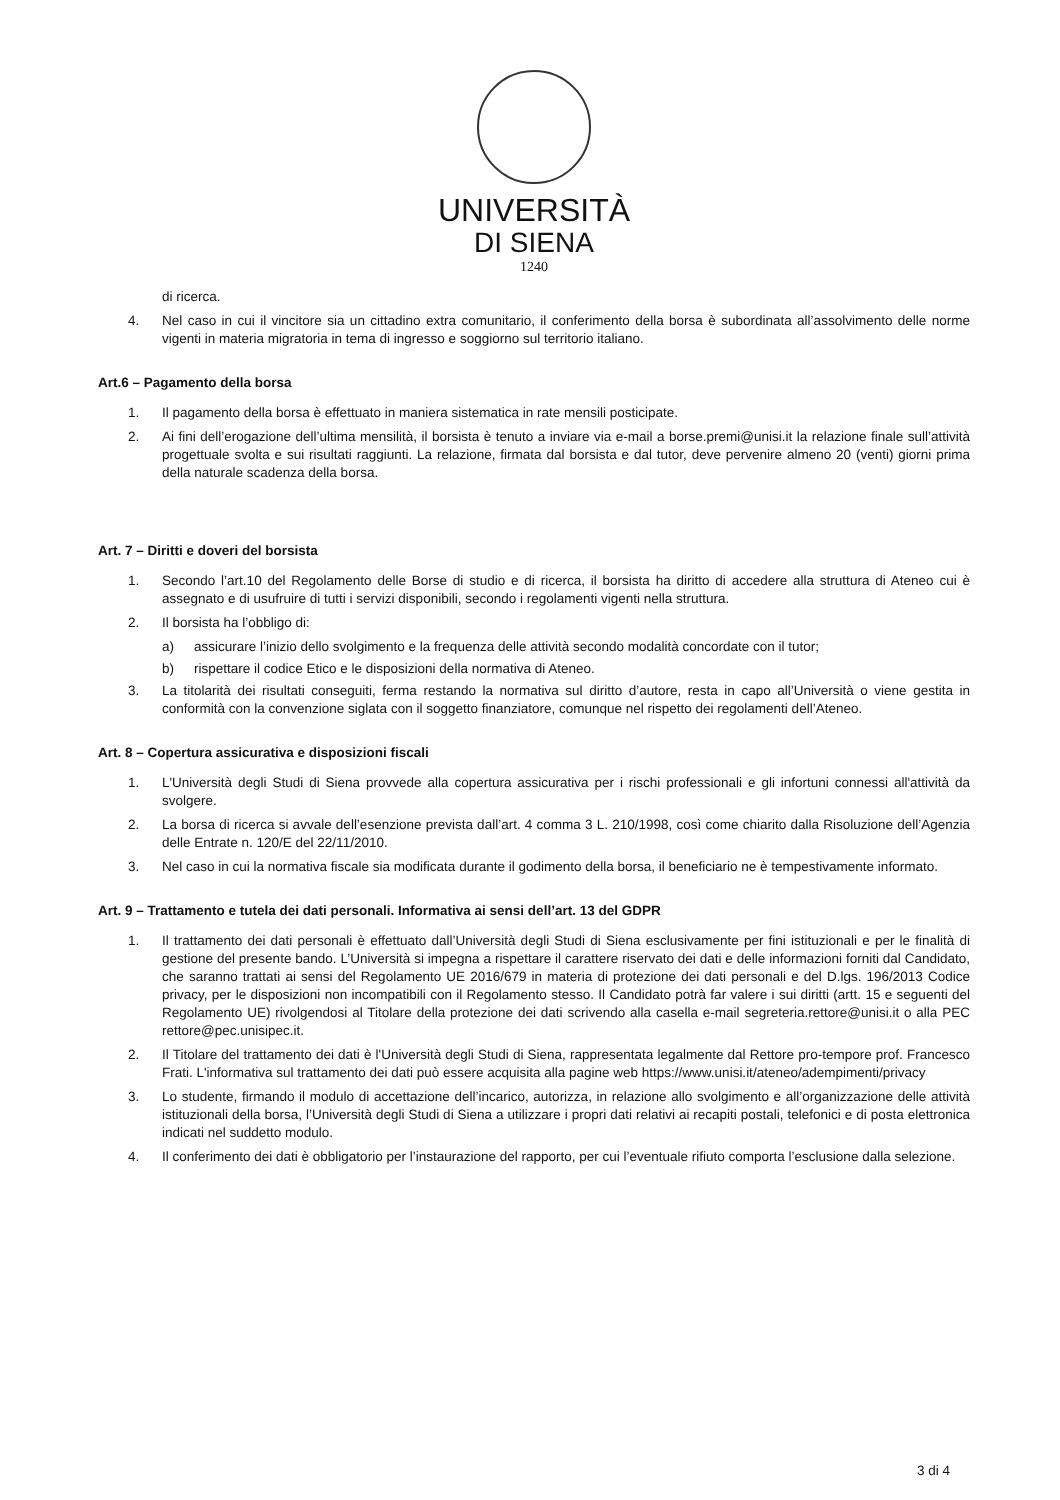UNIVERSITÀ
DI SIENA
1240
di ricerca.
4. Nel caso in cui il vincitore sia un cittadino extra comunitario, il conferimento della borsa è subordinata all’assolvimento delle norme vigenti in materia migratoria in tema di ingresso e soggiorno sul territorio italiano.
Art.6 – Pagamento della borsa
1. Il pagamento della borsa è effettuato in maniera sistematica in rate mensili posticipate.
2. Ai fini dell’erogazione dell’ultima mensilità, il borsista è tenuto a inviare via e-mail a borse.premi@unisi.it la relazione finale sull’attività progettuale svolta e sui risultati raggiunti. La relazione, firmata dal borsista e dal tutor, deve pervenire almeno 20 (venti) giorni prima della naturale scadenza della borsa.
Art. 7 – Diritti e doveri del borsista
1. Secondo l’art.10 del Regolamento delle Borse di studio e di ricerca, il borsista ha diritto di accedere alla struttura di Ateneo cui è assegnato e di usufruire di tutti i servizi disponibili, secondo i regolamenti vigenti nella struttura.
2. Il borsista ha l’obbligo di:
a) assicurare l’inizio dello svolgimento e la frequenza delle attività secondo modalità concordate con il tutor;
b) rispettare il codice Etico e le disposizioni della normativa di Ateneo.
3. La titolarità dei risultati conseguiti, ferma restando la normativa sul diritto d’autore, resta in capo all’Università o viene gestita in conformità con la convenzione siglata con il soggetto finanziatore, comunque nel rispetto dei regolamenti dell’Ateneo.
Art. 8 – Copertura assicurativa e disposizioni fiscali
1. L'Università degli Studi di Siena provvede alla copertura assicurativa per i rischi professionali e gli infortuni connessi all'attività da svolgere.
2. La borsa di ricerca si avvale dell’esenzione prevista dall’art. 4 comma 3 L. 210/1998, così come chiarito dalla Risoluzione dell’Agenzia delle Entrate n. 120/E del 22/11/2010.
3. Nel caso in cui la normativa fiscale sia modificata durante il godimento della borsa, il beneficiario ne è tempestivamente informato.
Art. 9 – Trattamento e tutela dei dati personali. Informativa ai sensi dell’art. 13 del GDPR
1. Il trattamento dei dati personali è effettuato dall’Università degli Studi di Siena esclusivamente per fini istituzionali e per le finalità di gestione del presente bando. L’Università si impegna a rispettare il carattere riservato dei dati e delle informazioni forniti dal Candidato, che saranno trattati ai sensi del Regolamento UE 2016/679 in materia di protezione dei dati personali e del D.lgs. 196/2013 Codice privacy, per le disposizioni non incompatibili con il Regolamento stesso. Il Candidato potrà far valere i sui diritti (artt. 15 e seguenti del Regolamento UE) rivolgendosi al Titolare della protezione dei dati scrivendo alla casella e-mail segreteria.rettore@unisi.it o alla PEC rettore@pec.unisipec.it.
2. Il Titolare del trattamento dei dati è l'Università degli Studi di Siena, rappresentata legalmente dal Rettore pro-tempore prof. Francesco Frati. L'informativa sul trattamento dei dati può essere acquisita alla pagine web https://www.unisi.it/ateneo/adempimenti/privacy
3. Lo studente, firmando il modulo di accettazione dell’incarico, autorizza, in relazione allo svolgimento e all’organizzazione delle attività istituzionali della borsa, l’Università degli Studi di Siena a utilizzare i propri dati relativi ai recapiti postali, telefonici e di posta elettronica indicati nel suddetto modulo.
4. Il conferimento dei dati è obbligatorio per l’instaurazione del rapporto, per cui l’eventuale rifiuto comporta l’esclusione dalla selezione.
3 di 4